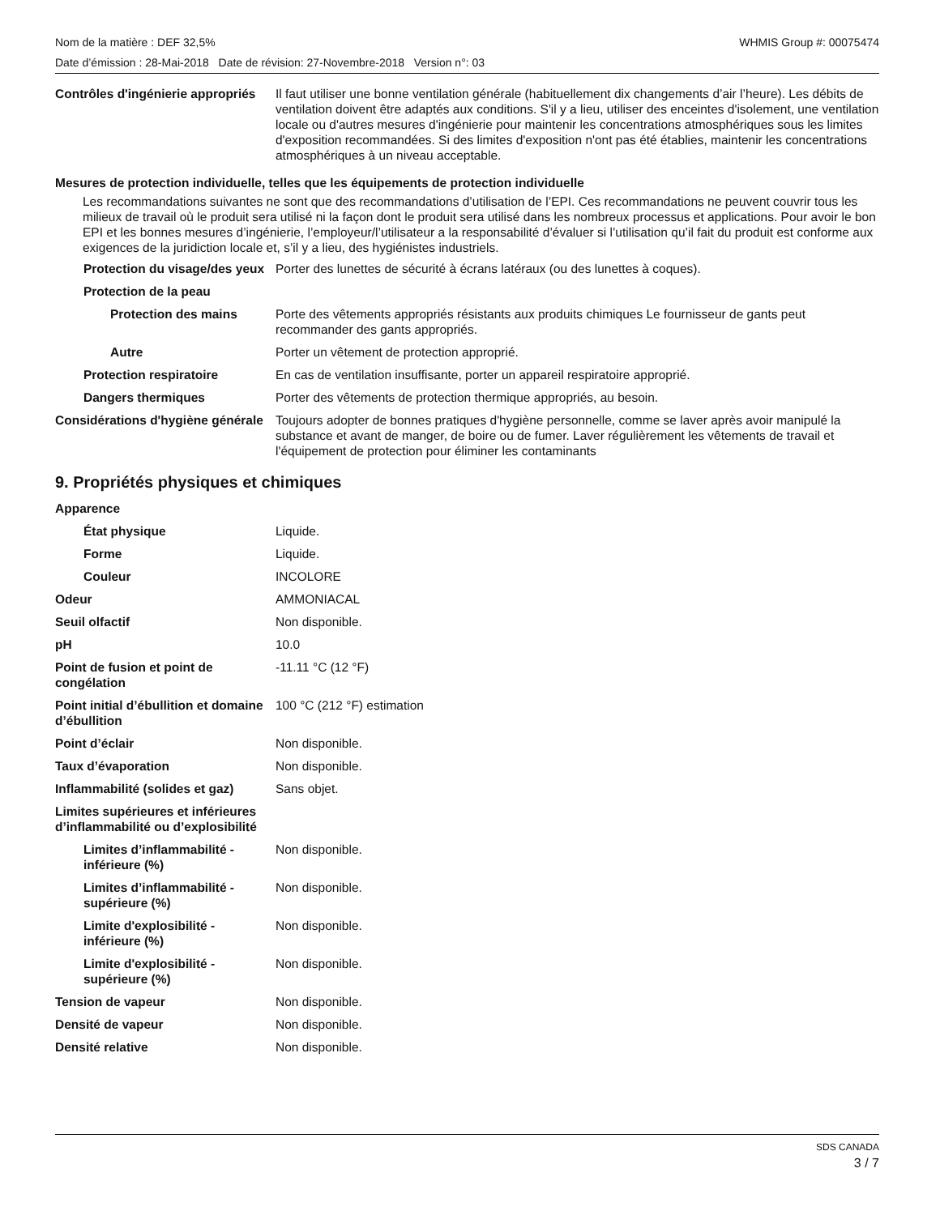Nom de la matière : DEF 32,5% WHMIS Group #: 00075474
Date d’émission : 28-Mai-2018 Date de révision: 27-Novembre-2018 Version n°: 03
| Contrôles d'ingénierie appropriés | Il faut utiliser une bonne ventilation générale (habituellement dix changements d’air l’heure). Les débits de ventilation doivent être adaptés aux conditions. S'il y a lieu, utiliser des enceintes d'isolement, une ventilation locale ou d'autres mesures d'ingénierie pour maintenir les concentrations atmosphériques sous les limites d'exposition recommandées. Si des limites d'exposition n'ont pas été établies, maintenir les concentrations atmosphériques à un niveau acceptable. |
Mesures de protection individuelle, telles que les équipements de protection individuelle
Les recommandations suivantes ne sont que des recommandations d’utilisation de l’EPI. Ces recommandations ne peuvent couvrir tous les milieux de travail où le produit sera utilisé ni la façon dont le produit sera utilisé dans les nombreux processus et applications. Pour avoir le bon EPI et les bonnes mesures d’ingénierie, l’employeur/l’utilisateur a la responsabilité d’évaluer si l’utilisation qu’il fait du produit est conforme aux exigences de la juridiction locale et, s’il y a lieu, des hygiénistes industriels.
| Protection du visage/des yeux | Porter des lunettes de sécurité à écrans latéraux (ou des lunettes à coques). |
| Protection de la peau | |
| Protection des mains | Porte des vêtements appropriés résistants aux produits chimiques Le fournisseur de gants peut recommander des gants appropriés. |
| Autre | Porter un vêtement de protection approprié. |
| Protection respiratoire | En cas de ventilation insuffisante, porter un appareil respiratoire approprié. |
| Dangers thermiques | Porter des vêtements de protection thermique appropriés, au besoin. |
| Considérations d'hygiène générale | Toujours adopter de bonnes pratiques d'hygiène personnelle, comme se laver après avoir manipulé la substance et avant de manger, de boire ou de fumer. Laver régulièrement les vêtements de travail et l'équipement de protection pour éliminer les contaminants |
9. Propriétés physiques et chimiques
| Apparence | |
| État physique | Liquide. |
| Forme | Liquide. |
| Couleur | INCOLORE |
| Odeur | AMMONIACAL |
| Seuil olfactif | Non disponible. |
| pH | 10.0 |
| Point de fusion et point de congélation | -11.11 °C (12 °F) |
| Point initial d’ébullition et domaine d’ébullition | 100 °C (212 °F) estimation |
| Point d’éclair | Non disponible. |
| Taux d’évaporation | Non disponible. |
| Inflammabilité (solides et gaz) | Sans objet. |
| Limites supérieures et inférieures d’inflammabilité ou d’explosibilité | |
| Limites d’inflammabilité - inférieure (%) | Non disponible. |
| Limites d’inflammabilité - supérieure (%) | Non disponible. |
| Limite d'explosibilité - inférieure (%) | Non disponible. |
| Limite d'explosibilité - supérieure (%) | Non disponible. |
| Tension de vapeur | Non disponible. |
| Densité de vapeur | Non disponible. |
| Densité relative | Non disponible. |
SDS CANADA
3 / 7